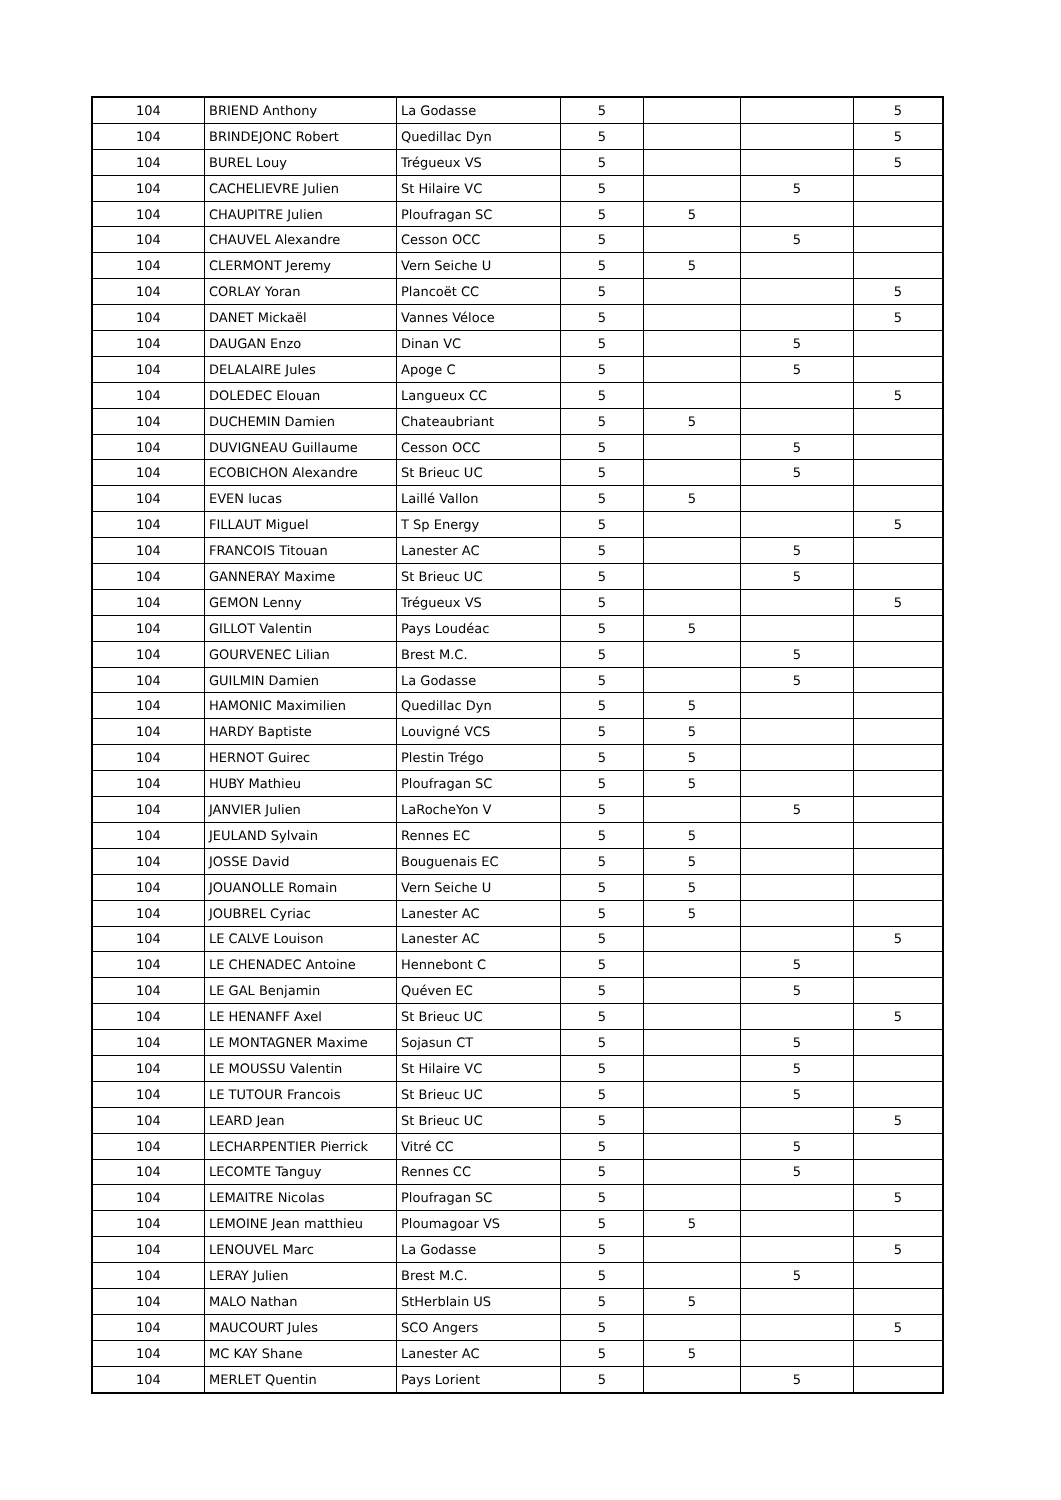| 104 | BRIEND Anthony | La Godasse | 5 | | | 5 |
| 104 | BRINDEJONC Robert | Quedillac Dyn | 5 | | | 5 |
| 104 | BUREL Louy | Trégueux VS | 5 | | | 5 |
| 104 | CACHELIEVRE Julien | St Hilaire VC | 5 | | 5 | |
| 104 | CHAUPITRE Julien | Ploufragan SC | 5 | 5 | | |
| 104 | CHAUVEL Alexandre | Cesson OCC | 5 | | 5 | |
| 104 | CLERMONT Jeremy | Vern Seiche U | 5 | 5 | | |
| 104 | CORLAY Yoran | Plancoët CC | 5 | | | 5 |
| 104 | DANET Mickaël | Vannes Véloce | 5 | | | 5 |
| 104 | DAUGAN Enzo | Dinan VC | 5 | | 5 | |
| 104 | DELALAIRE Jules | Apoge C | 5 | | 5 | |
| 104 | DOLEDEC Elouan | Langueux CC | 5 | | | 5 |
| 104 | DUCHEMIN Damien | Chateaubriant | 5 | 5 | | |
| 104 | DUVIGNEAU Guillaume | Cesson OCC | 5 | | 5 | |
| 104 | ECOBICHON Alexandre | St Brieuc UC | 5 | | 5 | |
| 104 | EVEN lucas | Laillé Vallon | 5 | 5 | | |
| 104 | FILLAUT Miguel | T Sp Energy | 5 | | | 5 |
| 104 | FRANCOIS Titouan | Lanester AC | 5 | | 5 | |
| 104 | GANNERAY Maxime | St Brieuc UC | 5 | | 5 | |
| 104 | GEMON Lenny | Trégueux VS | 5 | | | 5 |
| 104 | GILLOT Valentin | Pays Loudéac | 5 | 5 | | |
| 104 | GOURVENEC Lilian | Brest M.C. | 5 | | 5 | |
| 104 | GUILMIN Damien | La Godasse | 5 | | 5 | |
| 104 | HAMONIC Maximilien | Quedillac Dyn | 5 | 5 | | |
| 104 | HARDY Baptiste | Louvigné VCS | 5 | 5 | | |
| 104 | HERNOT Guirec | Plestin Trégo | 5 | 5 | | |
| 104 | HUBY Mathieu | Ploufragan SC | 5 | 5 | | |
| 104 | JANVIER Julien | LaRocheYon V | 5 | | 5 | |
| 104 | JEULAND Sylvain | Rennes EC | 5 | 5 | | |
| 104 | JOSSE David | Bouguenais EC | 5 | 5 | | |
| 104 | JOUANOLLE Romain | Vern Seiche U | 5 | 5 | | |
| 104 | JOUBREL Cyriac | Lanester AC | 5 | 5 | | |
| 104 | LE CALVE Louison | Lanester AC | 5 | | | 5 |
| 104 | LE CHENADEC Antoine | Hennebont C | 5 | | 5 | |
| 104 | LE GAL Benjamin | Quéven EC | 5 | | 5 | |
| 104 | LE HENANFF Axel | St Brieuc UC | 5 | | | 5 |
| 104 | LE MONTAGNER Maxime | Sojasun CT | 5 | | 5 | |
| 104 | LE MOUSSU Valentin | St Hilaire VC | 5 | | 5 | |
| 104 | LE TUTOUR Francois | St Brieuc UC | 5 | | 5 | |
| 104 | LEARD Jean | St Brieuc UC | 5 | | | 5 |
| 104 | LECHARPENTIER Pierrick | Vitré CC | 5 | | 5 | |
| 104 | LECOMTE Tanguy | Rennes CC | 5 | | 5 | |
| 104 | LEMAITRE Nicolas | Ploufragan SC | 5 | | | 5 |
| 104 | LEMOINE Jean matthieu | Ploumagoar VS | 5 | 5 | | |
| 104 | LENOUVEL Marc | La Godasse | 5 | | | 5 |
| 104 | LERAY Julien | Brest M.C. | 5 | | 5 | |
| 104 | MALO Nathan | StHerblain US | 5 | 5 | | |
| 104 | MAUCOURT Jules | SCO Angers | 5 | | | 5 |
| 104 | MC KAY Shane | Lanester AC | 5 | 5 | | |
| 104 | MERLET Quentin | Pays Lorient | 5 | | 5 | |